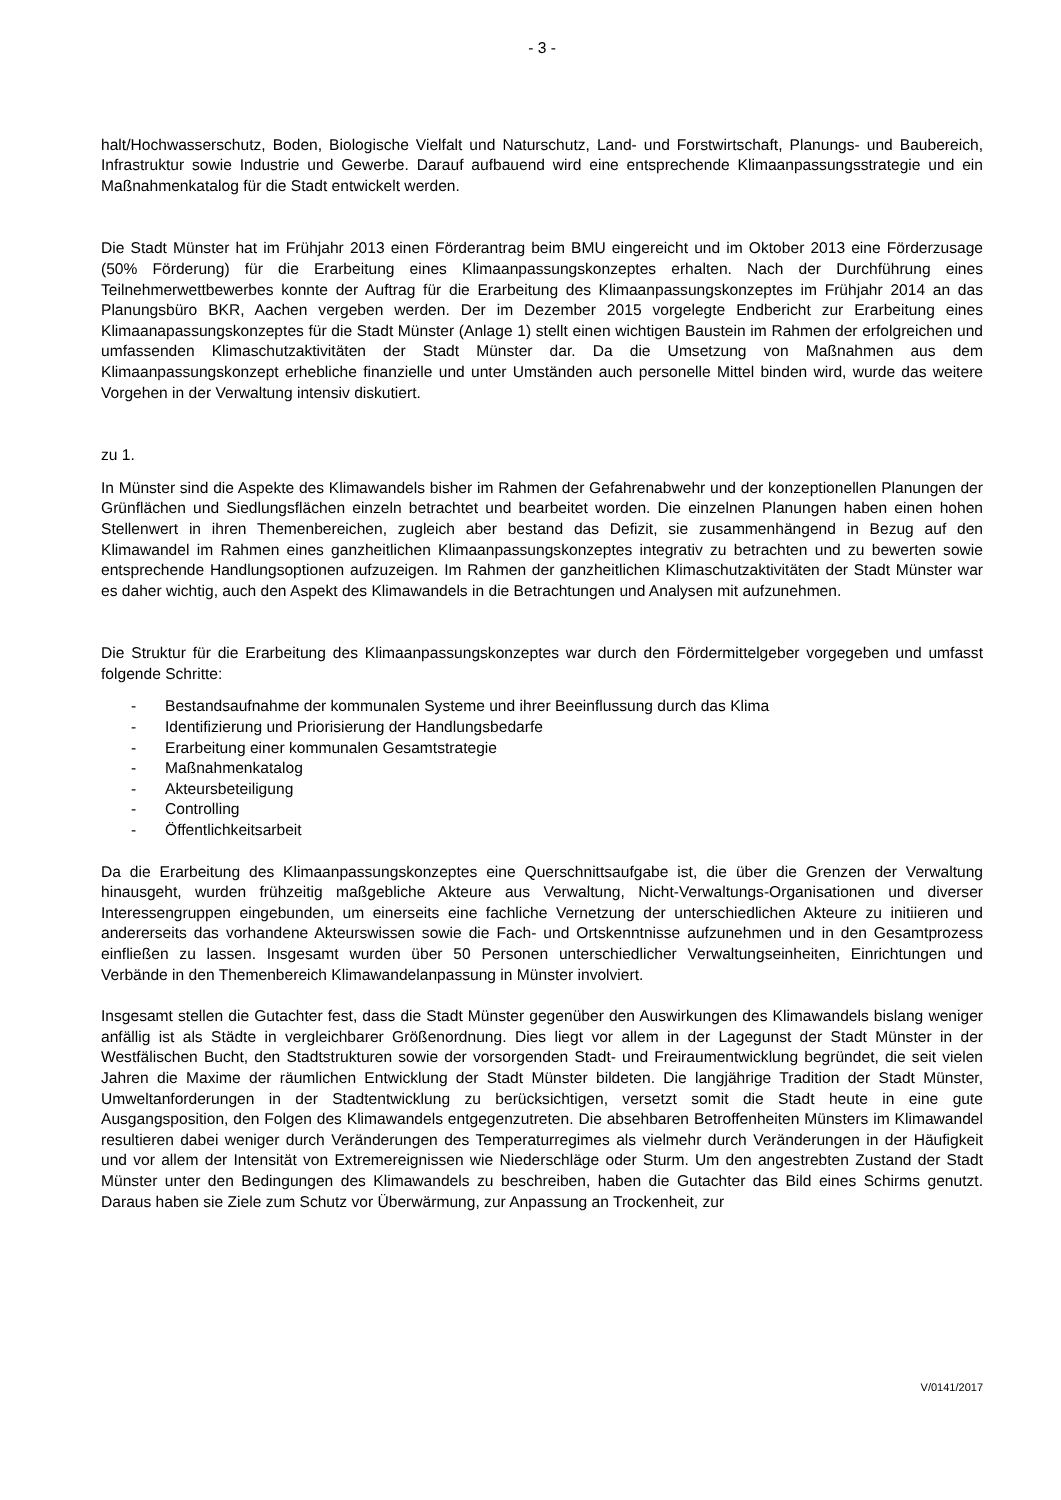- 3 -
halt/Hochwasserschutz, Boden, Biologische Vielfalt und Naturschutz, Land- und Forstwirtschaft, Planungs- und Baubereich, Infrastruktur sowie Industrie und Gewerbe. Darauf aufbauend wird eine entsprechende Klimaanpassungsstrategie und ein Maßnahmenkatalog für die Stadt entwickelt werden.
Die Stadt Münster hat im Frühjahr 2013 einen Förderantrag beim BMU eingereicht und im Oktober 2013 eine Förderzusage (50% Förderung) für die Erarbeitung eines Klimaanpassungskonzeptes erhalten. Nach der Durchführung eines Teilnehmerwettbewerbes konnte der Auftrag für die Erarbeitung des Klimaanpassungskonzeptes im Frühjahr 2014 an das Planungsbüro BKR, Aachen vergeben werden. Der im Dezember 2015 vorgelegte Endbericht zur Erarbeitung eines Klimaanapassungskonzeptes für die Stadt Münster (Anlage 1) stellt einen wichtigen Baustein im Rahmen der erfolgreichen und umfassenden Klimaschutzaktivitäten der Stadt Münster dar. Da die Umsetzung von Maßnahmen aus dem Klimaanpassungskonzept erhebliche finanzielle und unter Umständen auch personelle Mittel binden wird, wurde das weitere Vorgehen in der Verwaltung intensiv diskutiert.
zu 1.
In Münster sind die Aspekte des Klimawandels bisher im Rahmen der Gefahrenabwehr und der konzeptionellen Planungen der Grünflächen und Siedlungsflächen einzeln betrachtet und bearbeitet worden. Die einzelnen Planungen haben einen hohen Stellenwert in ihren Themenbereichen, zugleich aber bestand das Defizit, sie zusammenhängend in Bezug auf den Klimawandel im Rahmen eines ganzheitlichen Klimaanpassungskonzeptes integrativ zu betrachten und zu bewerten sowie entsprechende Handlungsoptionen aufzuzeigen. Im Rahmen der ganzheitlichen Klimaschutzaktivitäten der Stadt Münster war es daher wichtig, auch den Aspekt des Klimawandels in die Betrachtungen und Analysen mit aufzunehmen.
Die Struktur für die Erarbeitung des Klimaanpassungskonzeptes war durch den Fördermittelgeber vorgegeben und umfasst folgende Schritte:
- Bestandsaufnahme der kommunalen Systeme und ihrer Beeinflussung durch das Klima
- Identifizierung und Priorisierung der Handlungsbedarfe
- Erarbeitung einer kommunalen Gesamtstrategie
- Maßnahmenkatalog
- Akteursbeteiligung
- Controlling
- Öffentlichkeitsarbeit
Da die Erarbeitung des Klimaanpassungskonzeptes eine Querschnittsaufgabe ist, die über die Grenzen der Verwaltung hinausgeht, wurden frühzeitig maßgebliche Akteure aus Verwaltung, Nicht-Verwaltungs-Organisationen und diverser Interessengruppen eingebunden, um einerseits eine fachliche Vernetzung der unterschiedlichen Akteure zu initiieren und andererseits das vorhandene Akteurswissen sowie die Fach- und Ortskenntnisse aufzunehmen und in den Gesamtprozess einfließen zu lassen. Insgesamt wurden über 50 Personen unterschiedlicher Verwaltungseinheiten, Einrichtungen und Verbände in den Themenbereich Klimawandelanpassung in Münster involviert.
Insgesamt stellen die Gutachter fest, dass die Stadt Münster gegenüber den Auswirkungen des Klimawandels bislang weniger anfällig ist als Städte in vergleichbarer Größenordnung. Dies liegt vor allem in der Lagegunst der Stadt Münster in der Westfälischen Bucht, den Stadtstrukturen sowie der vorsorgenden Stadt- und Freiraumentwicklung begründet, die seit vielen Jahren die Maxime der räumlichen Entwicklung der Stadt Münster bildeten. Die langjährige Tradition der Stadt Münster, Umweltanforderungen in der Stadtentwicklung zu berücksichtigen, versetzt somit die Stadt heute in eine gute Ausgangsposition, den Folgen des Klimawandels entgegenzutreten. Die absehbaren Betroffenheiten Münsters im Klimawandel resultieren dabei weniger durch Veränderungen des Temperaturregimes als vielmehr durch Veränderungen in der Häufigkeit und vor allem der Intensität von Extremereignissen wie Niederschläge oder Sturm. Um den angestrebten Zustand der Stadt Münster unter den Bedingungen des Klimawandels zu beschreiben, haben die Gutachter das Bild eines Schirms genutzt. Daraus haben sie Ziele zum Schutz vor Überwärmung, zur Anpassung an Trockenheit, zur
V/0141/2017